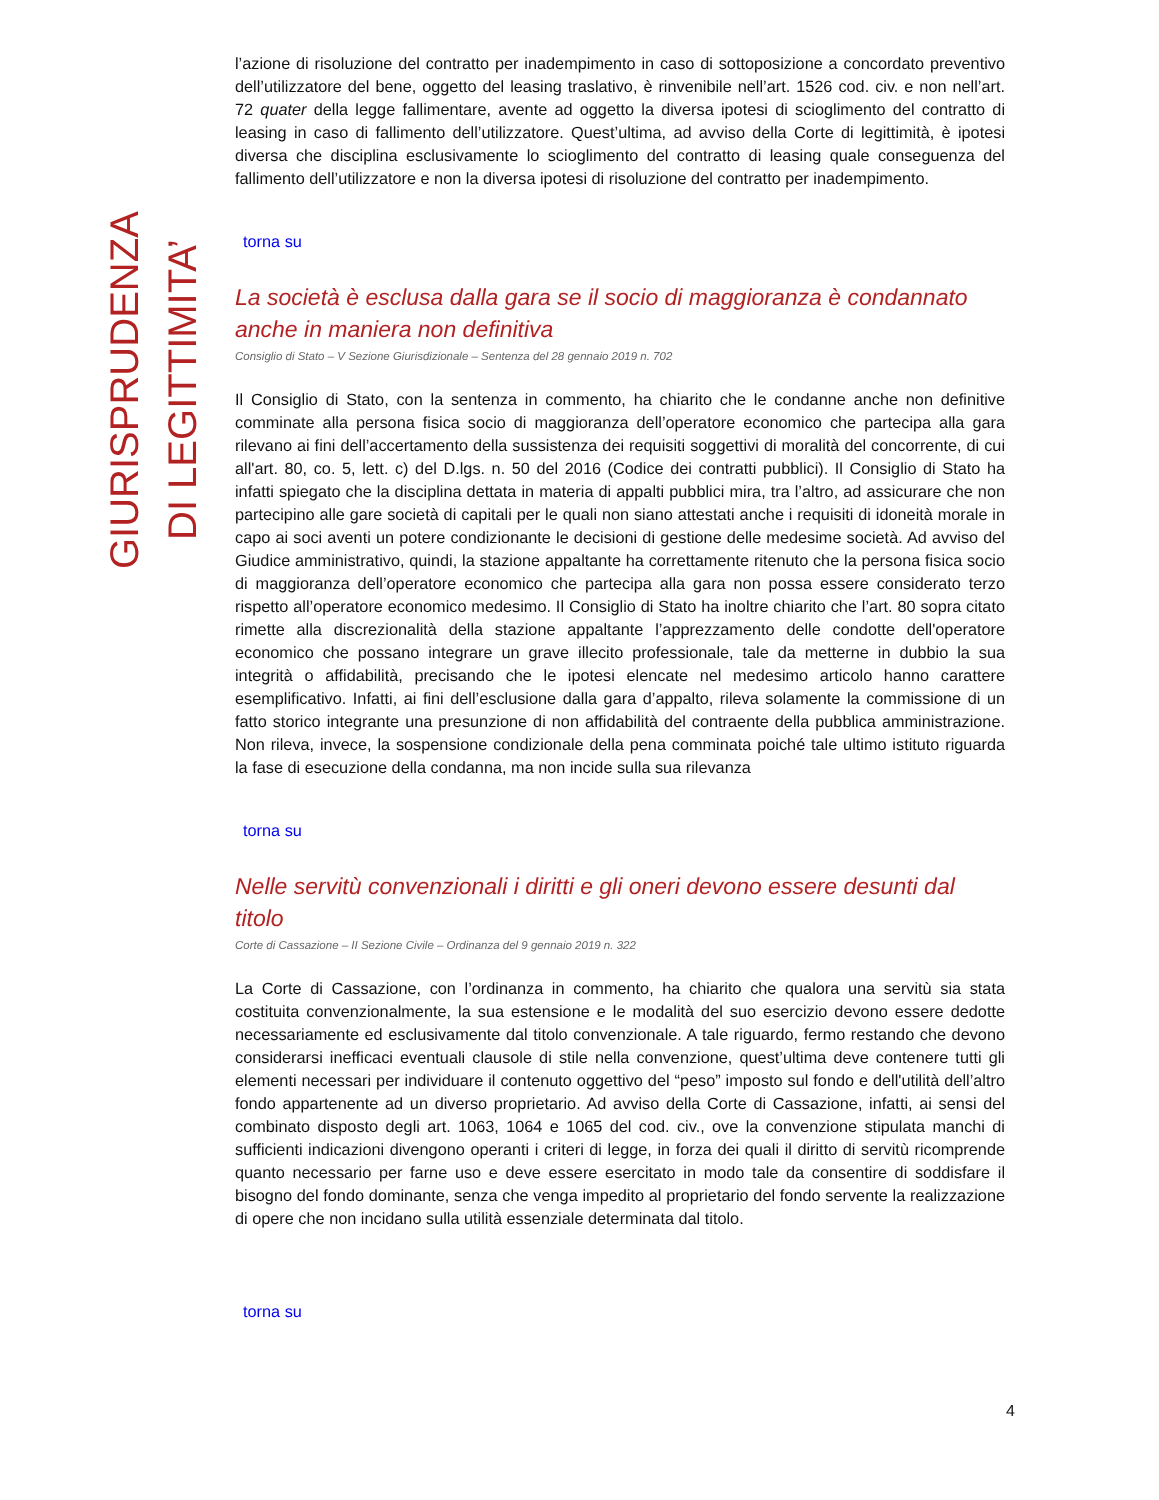GIURISPRUDENZA DI LEGITTIMITA’
l’azione di risoluzione del contratto per inadempimento in caso di sottoposizione a concordato preventivo dell’utilizzatore del bene, oggetto del leasing traslativo, è rinvenibile nell’art. 1526 cod. civ. e non nell’art. 72 quater della legge fallimentare, avente ad oggetto la diversa ipotesi di scioglimento del contratto di leasing in caso di fallimento dell’utilizzatore. Quest’ultima, ad avviso della Corte di legittimità, è ipotesi diversa che disciplina esclusivamente lo scioglimento del contratto di leasing quale conseguenza del fallimento dell’utilizzatore e non la diversa ipotesi di risoluzione del contratto per inadempimento.
torna su
La società è esclusa dalla gara se il socio di maggioranza è condannato anche in maniera non definitiva
Consiglio di Stato – V Sezione Giurisdizionale – Sentenza del 28 gennaio 2019 n. 702
Il Consiglio di Stato, con la sentenza in commento, ha chiarito che le condanne anche non definitive comminate alla persona fisica socio di maggioranza dell’operatore economico che partecipa alla gara rilevano ai fini dell’accertamento della sussistenza dei requisiti soggettivi di moralità del concorrente, di cui all'art. 80, co. 5, lett. c) del D.lgs. n. 50 del 2016 (Codice dei contratti pubblici). Il Consiglio di Stato ha infatti spiegato che la disciplina dettata in materia di appalti pubblici mira, tra l’altro, ad assicurare che non partecipino alle gare società di capitali per le quali non siano attestati anche i requisiti di idoneità morale in capo ai soci aventi un potere condizionante le decisioni di gestione delle medesime società. Ad avviso del Giudice amministrativo, quindi, la stazione appaltante ha correttamente ritenuto che la persona fisica socio di maggioranza dell’operatore economico che partecipa alla gara non possa essere considerato terzo rispetto all’operatore economico medesimo. Il Consiglio di Stato ha inoltre chiarito che l’art. 80 sopra citato rimette alla discrezionalità della stazione appaltante l’apprezzamento delle condotte dell'operatore economico che possano integrare un grave illecito professionale, tale da metterne in dubbio la sua integrità o affidabilità, precisando che le ipotesi elencate nel medesimo articolo hanno carattere esemplificativo. Infatti, ai fini dell’esclusione dalla gara d’appalto, rileva solamente la commissione di un fatto storico integrante una presunzione di non affidabilità del contraente della pubblica amministrazione. Non rileva, invece, la sospensione condizionale della pena comminata poiché tale ultimo istituto riguarda la fase di esecuzione della condanna, ma non incide sulla sua rilevanza
torna su
Nelle servitù convenzionali i diritti e gli oneri devono essere desunti dal titolo
Corte di Cassazione – II Sezione Civile – Ordinanza del 9 gennaio 2019 n. 322
La Corte di Cassazione, con l’ordinanza in commento, ha chiarito che qualora una servitù sia stata costituita convenzionalmente, la sua estensione e le modalità del suo esercizio devono essere dedotte necessariamente ed esclusivamente dal titolo convenzionale. A tale riguardo, fermo restando che devono considerarsi inefficaci eventuali clausole di stile nella convenzione, quest’ultima deve contenere tutti gli elementi necessari per individuare il contenuto oggettivo del “peso” imposto sul fondo e dell'utilità dell’altro fondo appartenente ad un diverso proprietario. Ad avviso della Corte di Cassazione, infatti, ai sensi del combinato disposto degli art. 1063, 1064 e 1065 del cod. civ., ove la convenzione stipulata manchi di sufficienti indicazioni divengono operanti i criteri di legge, in forza dei quali il diritto di servitù ricomprende quanto necessario per farne uso e deve essere esercitato in modo tale da consentire di soddisfare il bisogno del fondo dominante, senza che venga impedito al proprietario del fondo servente la realizzazione di opere che non incidano sulla utilità essenziale determinata dal titolo.
torna su
4